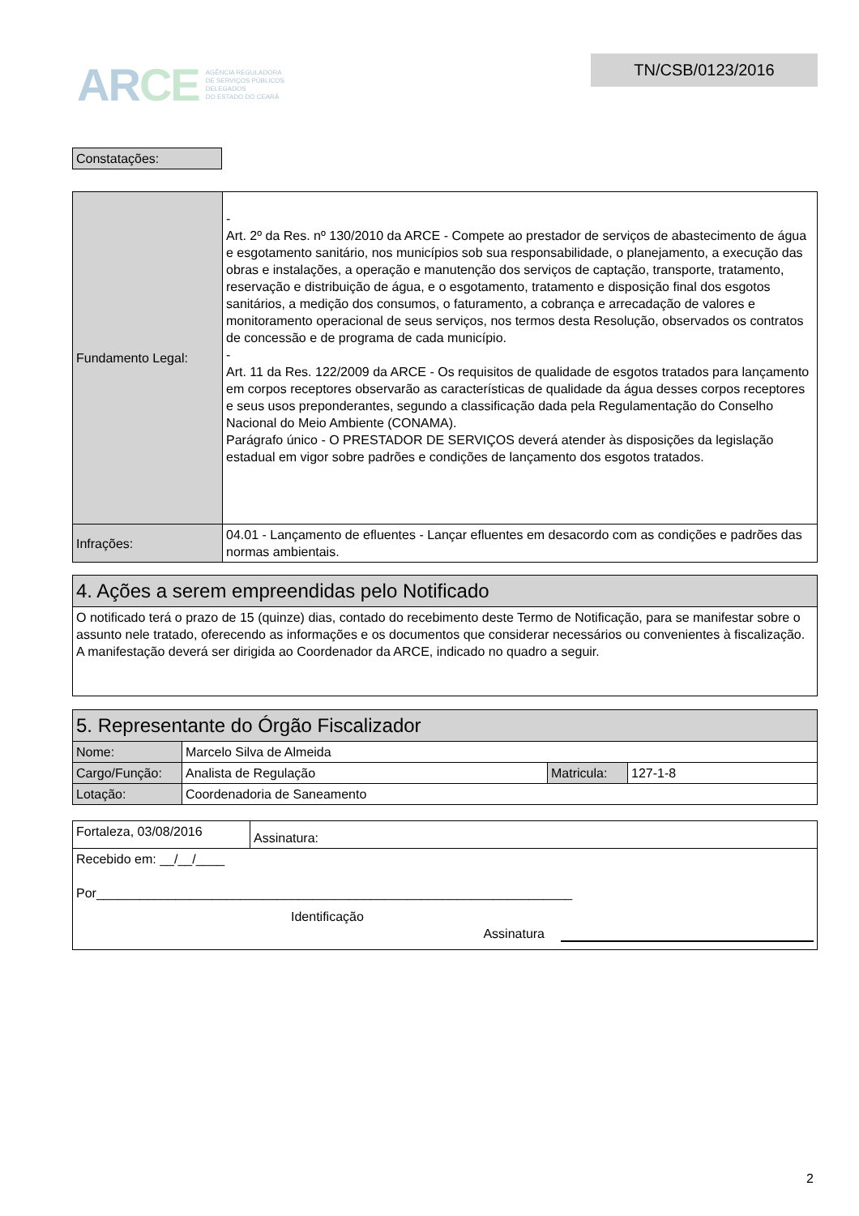AR CE AGÊNCIA REGULADORA
DE SERVIÇOS PÚBLICOS
DELEGADOS
DO ESTADO DO CEARÁ
TN/CSB/0123/2016
| Constatações: |
| Fundamento Legal: | - Art. 2º da Res. nº 130/2010 da ARCE - Compete ao prestador de serviços de abastecimento de água e esgotamento sanitário, nos municípios sob sua responsabilidade, o planejamento, a execução das obras e instalações, a operação e manutenção dos serviços de captação, transporte, tratamento, reservação e distribuição de água, e o esgotamento, tratamento e disposição final dos esgotos sanitários, a medição dos consumos, o faturamento, a cobrança e arrecadação de valores e monitoramento operacional de seus serviços, nos termos desta Resolução, observados os contratos de concessão e de programa de cada município. - Art. 11 da Res. 122/2009 da ARCE - Os requisitos de qualidade de esgotos tratados para lançamento em corpos receptores observarão as características de qualidade da água desses corpos receptores e seus usos preponderantes, segundo a classificação dada pela Regulamentação do Conselho Nacional do Meio Ambiente (CONAMA). Parágrafo único - O PRESTADOR DE SERVIÇOS deverá atender às disposições da legislação estadual em vigor sobre padrões e condições de lançamento dos esgotos tratados. |
| Infrações: | 04.01 - Lançamento de efluentes - Lançar efluentes em desacordo com as condições e padrões das normas ambientais. |
| 4. Ações a serem empreendidas pelo Notificado |
| O notificado terá o prazo de 15 (quinze) dias, contado do recebimento deste Termo de Notificação, para se manifestar sobre o assunto nele tratado, oferecendo as informações e os documentos que considerar necessários ou convenientes à fiscalização. A manifestação deverá ser dirigida ao Coordenador da ARCE, indicado no quadro a seguir. |
| 5. Representante do Órgão Fiscalizador | | | |
| Nome: | Marcelo Silva de Almeida | | |
| Cargo/Função: | Analista de Regulação | Matricula: | 127-1-8 |
| Lotação: | Coordenadoria de Saneamento | | |
| Fortaleza, 03/08/2016 | Assinatura: |
| Recebido em: __/__/____ Por__________________________________________________________________ Identificação Assinatura | |
2